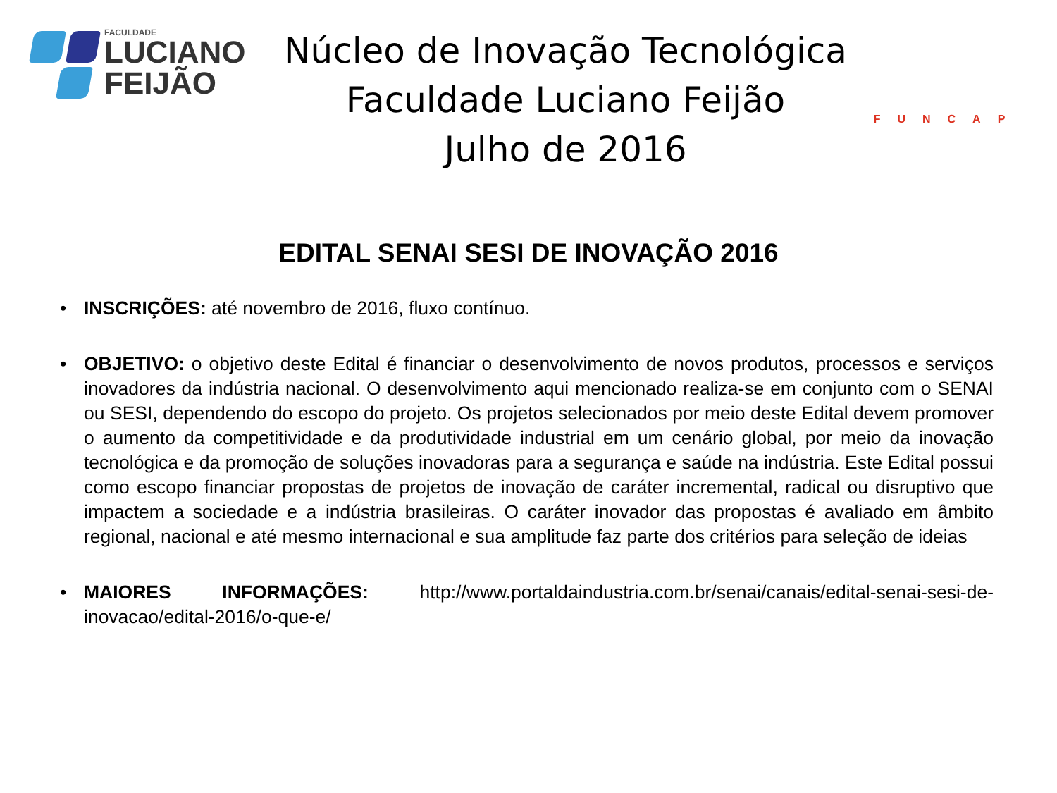FACULDADE
LUCIANO
FEIJÃO
Núcleo de Inovação Tecnológica
Faculdade Luciano Feijão
Julho de 2016
FUNCAP
EDITAL SENAI SESI DE INOVAÇÃO 2016
• INSCRIÇÕES: até novembro de 2016, fluxo contínuo.
• OBJETIVO: o objetivo deste Edital é financiar o desenvolvimento de novos produtos, processos e serviços inovadores da indústria nacional. O desenvolvimento aqui mencionado realiza-se em conjunto com o SENAI ou SESI, dependendo do escopo do projeto. Os projetos selecionados por meio deste Edital devem promover o aumento da competitividade e da produtividade industrial em um cenário global, por meio da inovação tecnológica e da promoção de soluções inovadoras para a segurança e saúde na indústria. Este Edital possui como escopo financiar propostas de projetos de inovação de caráter incremental, radical ou disruptivo que impactem a sociedade e a indústria brasileiras. O caráter inovador das propostas é avaliado em âmbito regional, nacional e até mesmo internacional e sua amplitude faz parte dos critérios para seleção de ideias
• MAIORES INFORMAÇÕES: http://www.portaldaindustria.com.br/senai/canais/edital-senai-sesi-de-inovacao/edital-2016/o-que-e/